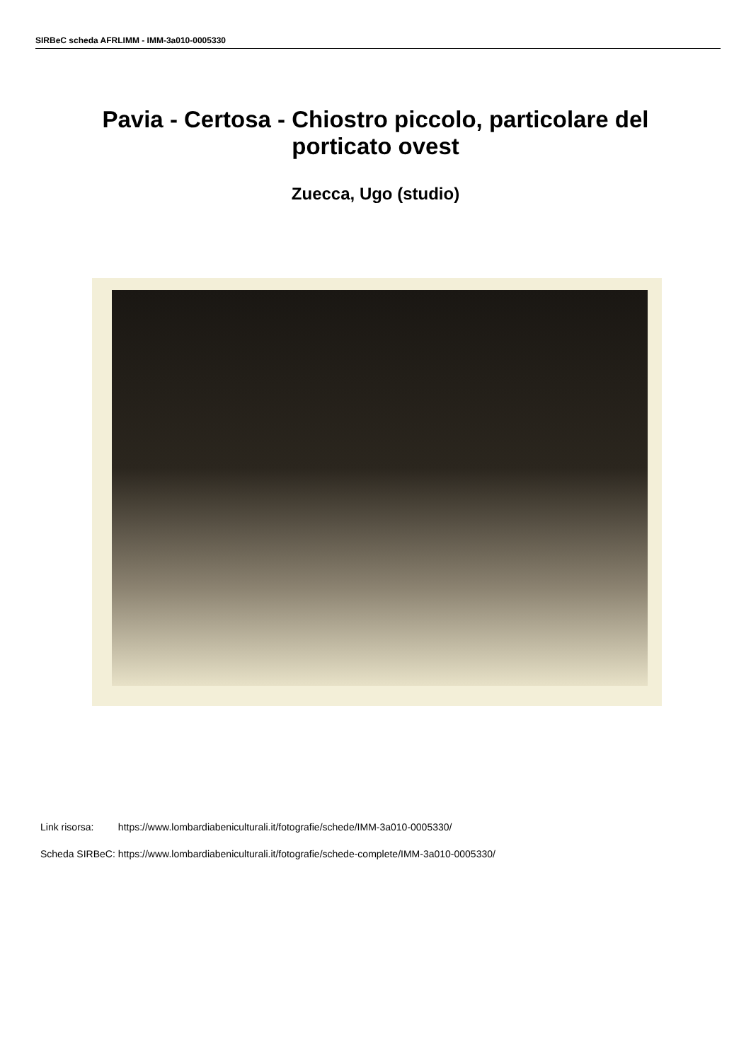SIRBeC scheda AFRLIMM - IMM-3a010-0005330
Pavia - Certosa - Chiostro piccolo, particolare del
porticato ovest
Zuecca, Ugo (studio)
| Link risorsa: | https://www.lombardiabeniculturali.it/fotografie/schede/IMM-3a010-0005330/ |
| Scheda SIRBeC: | https://www.lombardiabeniculturali.it/fotografie/schede-complete/IMM-3a010-0005330/ |